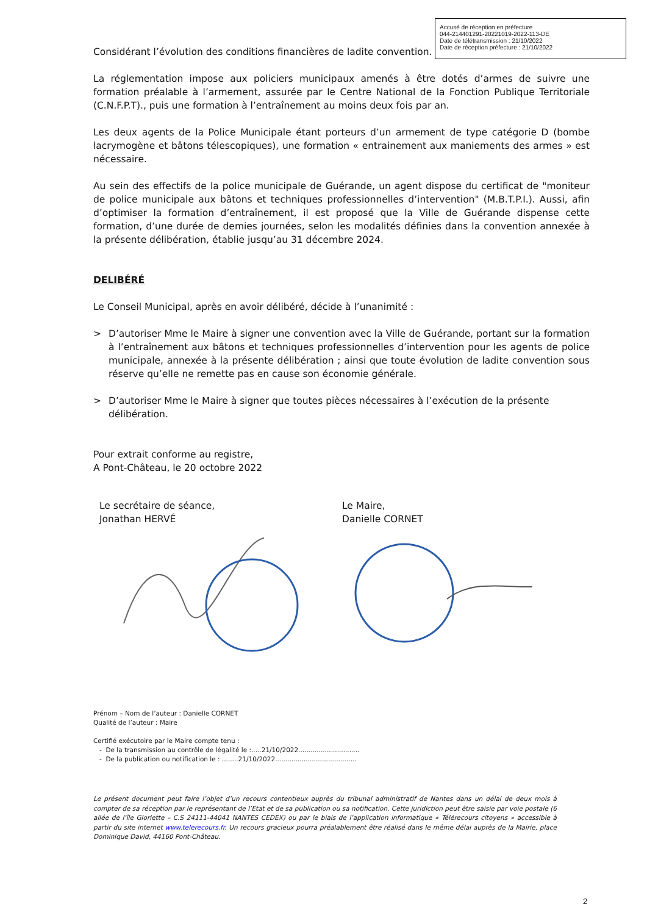Accusé de réception en préfecture
044-214401291-20221019-2022-113-DE
Date de télétransmission : 21/10/2022
Date de réception préfecture : 21/10/2022
Considérant l’évolution des conditions financières de ladite convention.
La réglementation impose aux policiers municipaux amenés à être dotés d’armes de suivre une formation préalable à l’armement, assurée par le Centre National de la Fonction Publique Territoriale (C.N.F.P.T)., puis une formation à l’entraînement au moins deux fois par an.
Les deux agents de la Police Municipale étant porteurs d’un armement de type catégorie D (bombe lacrymogène et bâtons télescopiques), une formation « entrainement aux maniements des armes » est nécessaire.
Au sein des effectifs de la police municipale de Guérande, un agent dispose du certificat de "moniteur de police municipale aux bâtons et techniques professionnelles d’intervention" (M.B.T.P.I.). Aussi, afin d’optimiser la formation d’entraînement, il est proposé que la Ville de Guérande dispense cette formation, d’une durée de demies journées, selon les modalités définies dans la convention annexée à la présente délibération, établie jusqu’au 31 décembre 2024.
DELIBÉRÉ
Le Conseil Municipal, après en avoir délibéré, décide à l’unanimité :
> D’autoriser Mme le Maire à signer une convention avec la Ville de Guérande, portant sur la formation à l’entraînement aux bâtons et techniques professionnelles d’intervention pour les agents de police municipale, annexée à la présente délibération ; ainsi que toute évolution de ladite convention sous réserve qu’elle ne remette pas en cause son économie générale.
> D’autoriser Mme le Maire à signer que toutes pièces nécessaires à l’exécution de la présente délibération.
Pour extrait conforme au registre,
A Pont-Château, le 20 octobre 2022
Le secrétaire de séance,
Jonathan HERVÉ
Le Maire,
Danielle CORNET
Prénom – Nom de l’auteur : Danielle CORNET
Qualité de l’auteur : Maire
Certifié exécutoire par le Maire compte tenu :
- De la transmission au contrôle de légalité le :.....21/10/2022..............................
- De la publication ou notification le : ........21/10/2022........................................
Le présent document peut faire l’objet d’un recours contentieux auprès du tribunal administratif de Nantes dans un délai de deux mois à compter de sa réception par le représentant de l’Etat et de sa publication ou sa notification. Cette juridiction peut être saisie par voie postale (6 allée de l’île Gloriette – C.S 24111-44041 NANTES CEDEX) ou par le biais de l’application informatique « Télérecours citoyens » accessible à partir du site internet www.telerecours.fr. Un recours gracieux pourra préalablement être réalisé dans le même délai auprès de la Mairie, place Dominique David, 44160 Pont-Château.
2